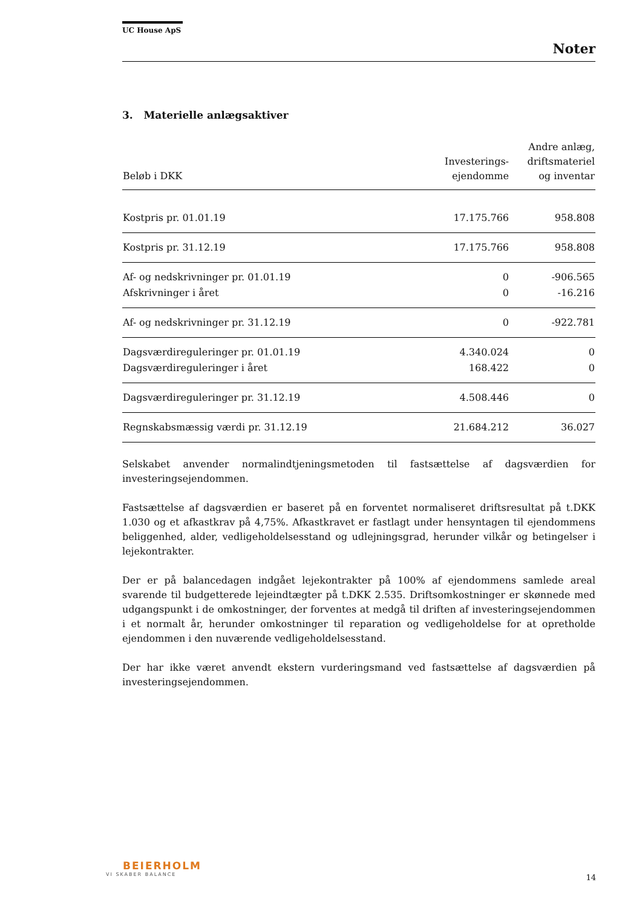UC House ApS
Noter
3. Materielle anlægsaktiver
| Beløb i DKK | Investerings- ejendomme | Andre anlæg, driftsmateriel og inventar |
| --- | --- | --- |
| Kostpris pr. 01.01.19 | 17.175.766 | 958.808 |
| Kostpris pr. 31.12.19 | 17.175.766 | 958.808 |
| Af- og nedskrivninger pr. 01.01.19 | 0 | -906.565 |
| Afskrivninger i året | 0 | -16.216 |
| Af- og nedskrivninger pr. 31.12.19 | 0 | -922.781 |
| Dagsværdireguleringer pr. 01.01.19 | 4.340.024 | 0 |
| Dagsværdireguleringer i året | 168.422 | 0 |
| Dagsværdireguleringer pr. 31.12.19 | 4.508.446 | 0 |
| Regnskabsmæssig værdi pr. 31.12.19 | 21.684.212 | 36.027 |
Selskabet anvender normalindtjeningsmetoden til fastsættelse af dagsværdien for investeringsejendommen.
Fastsættelse af dagsværdien er baseret på en forventet normaliseret driftsresultat på t.DKK 1.030 og et afkastkrav på 4,75%. Afkastkravet er fastlagt under hensyntagen til ejendommens beliggenhed, alder, vedligeholdelsesstand og udlejningsgrad, herunder vilkår og betingelser i lejekontrakter.
Der er på balancedagen indgået lejekontrakter på 100% af ejendommens samlede areal svarende til budgetterede lejeindtægter på t.DKK 2.535. Driftsomkostninger er skønnede med udgangspunkt i de omkostninger, der forventes at medgå til driften af investeringsejendommen i et normalt år, herunder omkostninger til reparation og vedligeholdelse for at opretholde ejendommen i den nuværende vedligeholdelsesstand.
Der har ikke været anvendt ekstern vurderingsmand ved fastsættelse af dagsværdien på investeringsejendommen.
BEIERHOLM
VI SKABER BALANCE
14